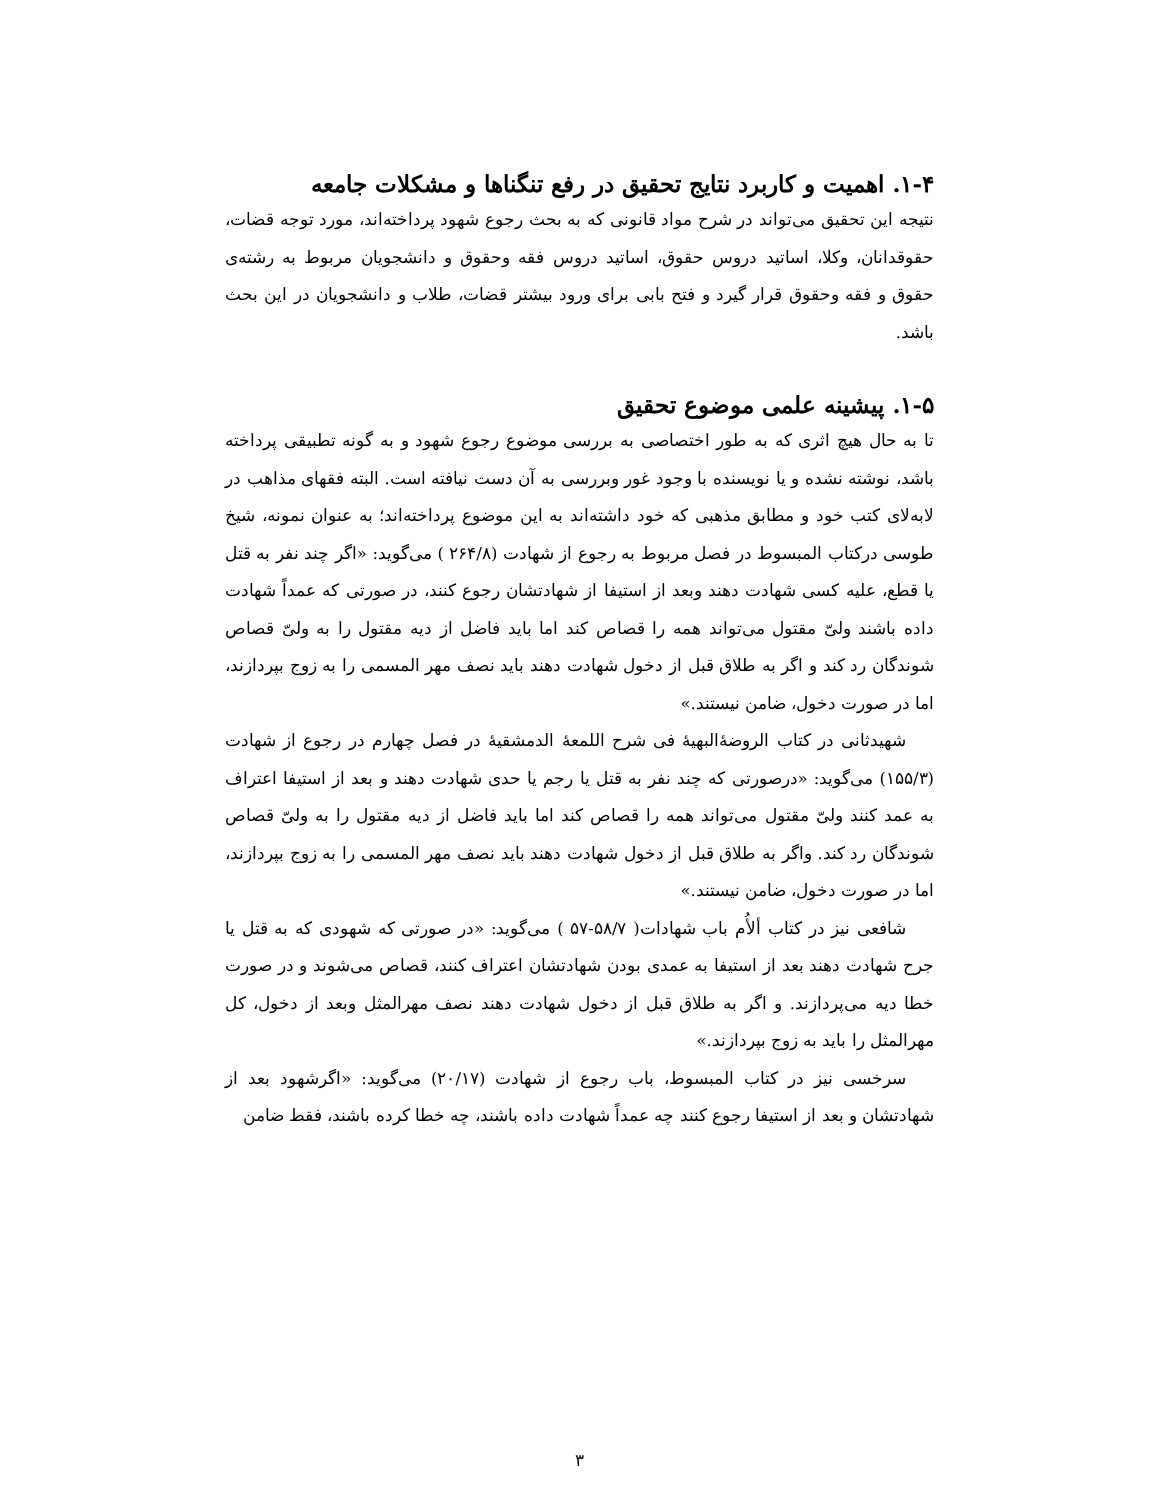۱-۴. اهمیت و کاربرد نتایج تحقیق در رفع تنگناها و مشکلات جامعه
نتیجه این تحقیق می‌تواند در شرح مواد قانونی که به بحث رجوع شهود پرداخته‌اند، مورد توجه قضات، حقوقدانان، وکلا، اساتید دروس حقوق، اساتید دروس فقه وحقوق و دانشجویان مربوط به رشته‌ی حقوق و فقه وحقوق قرار گیرد و فتح بابی برای ورود بیشتر قضات، طلاب و دانشجویان در این بحث باشد.
۱-۵. پیشینه علمی موضوع تحقیق
تا به حال هیچ اثری که به طور اختصاصی به بررسی موضوع رجوع شهود و به گونه تطبیقی پرداخته باشد، نوشته نشده و یا نویسنده با وجود غور وبررسی به آن دست نیافته است. البته فقهای مذاهب در لابه‌لای کتب خود و مطابق مذهبی که خود داشته‌اند به این موضوع پرداخته‌اند؛ به عنوان نمونه، شیخ طوسی درکتاب المبسوط در فصل مربوط به رجوع از شهادت (۲۶۴/۸ ) می‌گوید: «اگر چند نفر به قتل یا قطع، علیه کسی شهادت دهند وبعد از استیفا از شهادتشان رجوع کنند، در صورتی که عمداً شهادت داده باشند ولیّ مقتول می‌تواند همه را قصاص کند اما باید فاضل از دیه مقتول را به ولیّ قصاص شوندگان رد کند و اگر به طلاق قبل از دخول شهادت دهند باید نصف مهر المسمی را به زوج بپردازند، اما در صورت دخول، ضامن نیستند.»
شهیدثانی در کتاب الروضۀالبهیۀ فی شرح اللمعۀ الدمشقیۀ در فصل چهارم در رجوع از شهادت (۱۵۵/۳) می‌گوید: «درصورتی که چند نفر به قتل یا رجم یا حدی شهادت دهند و بعد از استیفا اعتراف به عمد کنند ولیّ مقتول می‌تواند همه را قصاص کند اما باید فاضل از دیه مقتول را به ولیّ قصاص شوندگان رد کند. واگر به طلاق قبل از دخول شهادت دهند باید نصف مهر المسمی را به زوج بپردازند، اما در صورت دخول، ضامن نیستند.»
شافعی نیز در کتاب ألأُم باب شهادات( ۵۸/۷-۵۷ ) می‌گوید: «در صورتی که شهودی که به قتل یا جرح شهادت دهند بعد از استیفا به عمدی بودن شهادتشان اعتراف کنند، قصاص می‌شوند و در صورت خطا دیه می‌پردازند. و اگر به طلاق قبل از دخول شهادت دهند نصف مهرالمثل وبعد از دخول، کل مهرالمثل را باید به زوج بپردازند.»
سرخسی نیز در کتاب المبسوط، باب رجوع از شهادت (۲۰/۱۷) می‌گوید: «اگرشهود بعد از شهادتشان و بعد از استیفا رجوع کنند چه عمداً شهادت داده باشند، چه خطا کرده باشند، فقط ضامن
۳